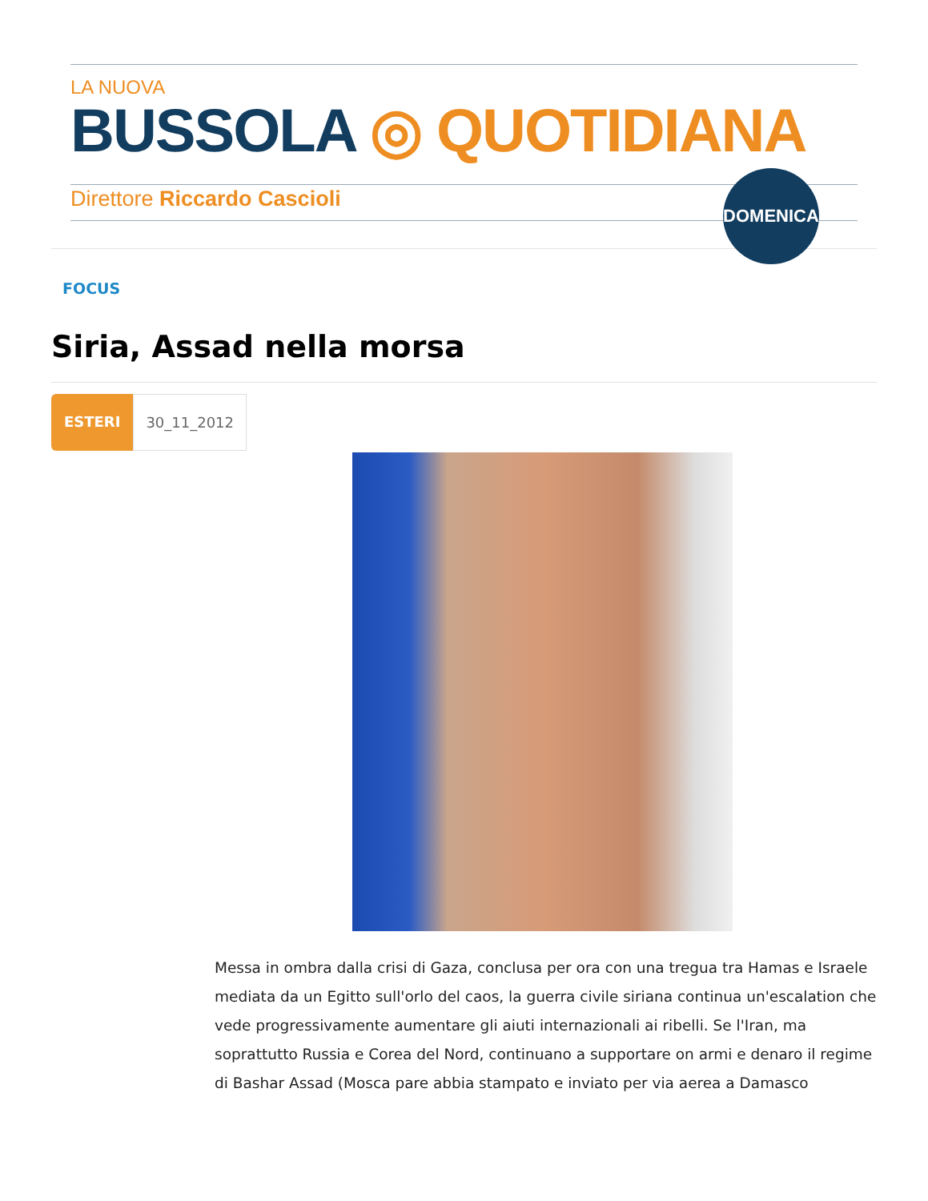LA NUOVA
BUSSOLA ◎ QUOTIDIANA
Direttore Riccardo Cascioli
DOMENICA
FOCUS
Siria, Assad nella morsa
ESTERI 30_11_2012
Messa in ombra dalla crisi di Gaza, conclusa per ora con una tregua tra Hamas e Israele mediata da un Egitto sull'orlo del caos, la guerra civile siriana continua un'escalation che vede progressivamente aumentare gli aiuti internazionali ai ribelli. Se l'Iran, ma soprattutto Russia e Corea del Nord, continuano a supportare on armi e denaro il regime di Bashar Assad (Mosca pare abbia stampato e inviato per via aerea a Damasco